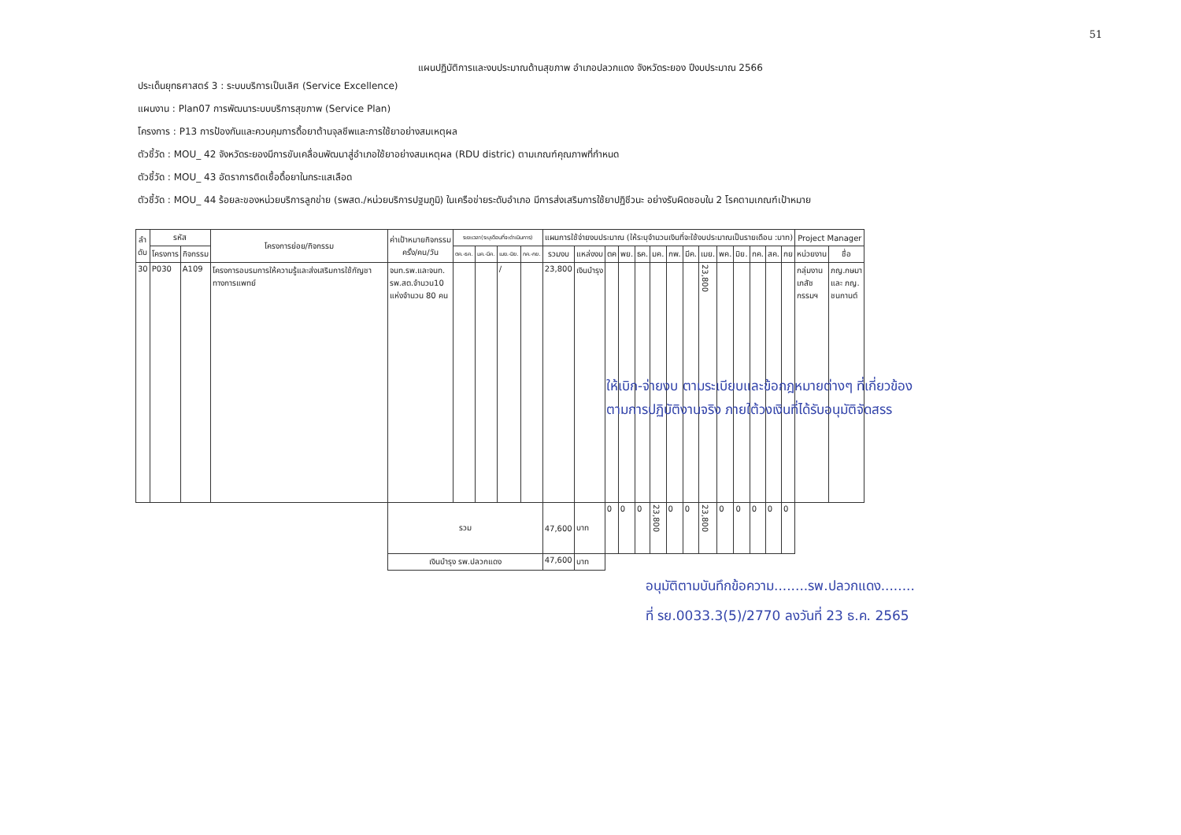51
แผนปฏิบัติการและงบประมาณด้านสุขภาพ อำเภอปลวกแดง จังหวัดระยอง ปีงบประมาณ 2566
ประเด็นยุทธศาสตร์ 3 : ระบบบริการเป็นเลิศ (Service Excellence)
แผนงาน : Plan07 การพัฒนาระบบบริการสุขภาพ (Service Plan)
โครงการ : P13 การป้องกันและควบคุมการดื้อยาต้านจุลชีพและการใช้ยาอย่างสมเหตุผล
ตัวชี้วัด : MOU_ 42 จังหวัดระยองมีการขับเคลื่อนพัฒนาสู่อำเภอใช้ยาอย่างสมเหตุผล (RDU distric) ตามเกณฑ์คุณภาพที่กำหนด
ตัวชี้วัด : MOU_ 43 อัตราการติดเชื้อดื้อยาในกระแสเลือด
ตัวชี้วัด : MOU_ 44 ร้อยละของหน่วยบริการลูกข่าย (รพสต./หน่วยบริการปฐมภูมิ) ในเครือข่ายระดับอำเภอ มีการส่งเสริมการใช้ยาปฏิชีวนะ อย่างรับผิดชอบใน 2 โรคตามเกณฑ์เป้าหมาย
| ลำ ดับ | รหัส | | โครงการย่อย/กิจกรรม | ค่าเป้าหมายกิจกรรม ครั้ง/คน/วัน | ระยะเวลา(ระบุเดือนที่จะดำเนินการ) | | | | แผนการใช้จ่ายงบประมาณ (ให้ระบุจำนวนเงินที่จะใช้งบประมาณเป็นรายเดือน :บาท) | | | | | | | | | | | | | | Project Manager | |
| --- | --- | --- | --- | --- | --- | --- | --- | --- | --- | --- | --- | --- | --- | --- | --- | --- | --- | --- | --- | --- | --- | --- | --- | --- |
| | โครงการ | กิจกรรม | | | ตค.-ธค. | มค.-มีค. | เมย.-มิย. | กค.-กย. | รวมงบ | แหล่งงบ | ตค | พย. | ธค. | มค. | กพ. | มีค. | เมย. | พค. | มิย. | กค. | สค. | กย | หน่วยงาน | ชื่อ |
| 30 | P030 | A109 | โครงการอบรมการให้ความรู้และส่งเสริมการใช้กัญชาทางการแพทย์ | จนท.รพ.และจนท. รพ.สต.จำนวน10 แห่งจำนวน 80 คน | | | / | | 23,800 | เงินบำรุง | | | | | | | 23,800 | | | | | | กลุ่มงาน เภสัช กรรมฯ | ภญ.กษมา และ ภญ. ชนกานต์ |
| | | | | รวม | | | | | 47,600 | บาท | 0 | 0 | 0 | 23,800 | 0 | 0 | 23,800 | 0 | 0 | 0 | 0 | 0 | | |
| | | | | เงินบำรุง รพ.ปลวกแดง | | | | | 47,600 | บาท | | | | | | | | | | | | | | |
ให้เบิก-จ่ายงบ ตามระเบียบและข้อกฎหมายต่างๆ ที่เกี่ยวข้อง
ตามการปฏิบัติงานจริง ภายใต้วงเงินที่ได้รับอนุมัติจัดสรร
อนุมัติตามบันทึกข้อความ........รพ.ปลวกแดง........
ที่ รย.0033.3(5)/2770 ลงวันที่ 23 ธ.ค. 2565